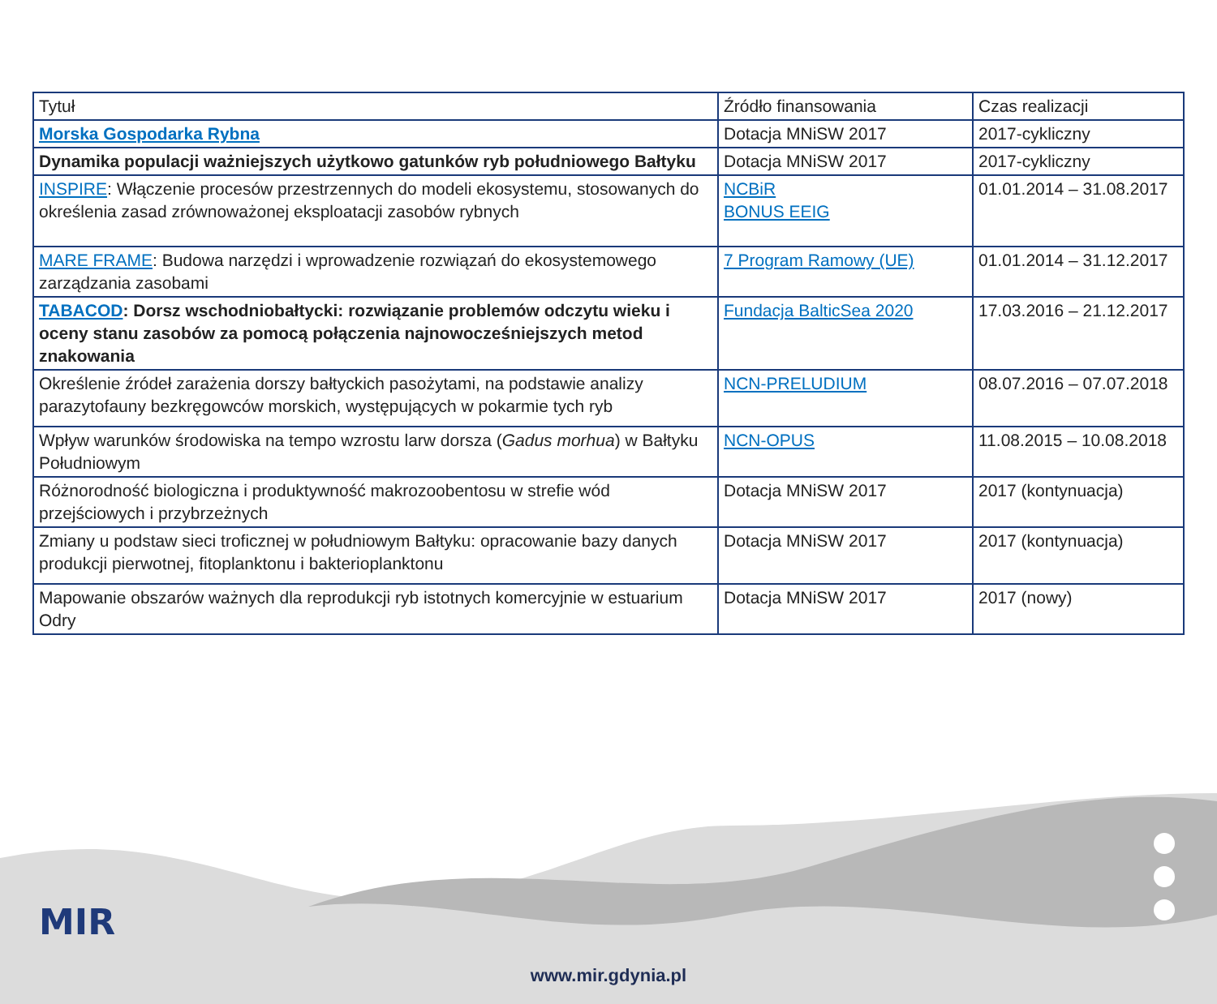| Tytuł | Źródło finansowania | Czas realizacji |
| Morska Gospodarka Rybna | Dotacja MNiSW 2017 | 2017-cykliczny |
| Dynamika populacji ważniejszych użytkowo gatunków ryb południowego Bałtyku | Dotacja MNiSW 2017 | 2017-cykliczny |
| INSPIRE : Włączenie procesów przestrzennych do modeli ekosystemu, stosowanych do określenia zasad zrównoważonej eksploatacji zasobów rybnych | NCBiR BONUS EEIG | 01.01.2014 – 31.08.2017 |
| MARE FRAME : Budowa narzędzi i wprowadzenie rozwiązań do ekosystemowego zarządzania zasobami | 7 Program Ramowy (UE) | 01.01.2014 – 31.12.2017 |
| TABACOD : Dorsz wschodniobałtycki: rozwiązanie problemów odczytu wieku i oceny stanu zasobów za pomocą połączenia najnowocześniejszych metod znakowania | Fundacja BalticSea 2020 | 17.03.2016 – 21.12.2017 |
| Określenie źródeł zarażenia dorszy bałtyckich pasożytami, na podstawie analizy parazytofauny bezkręgowców morskich, występujących w pokarmie tych ryb | NCN-PRELUDIUM | 08.07.2016 – 07.07.2018 |
| Wpływ warunków środowiska na tempo wzrostu larw dorsza ( Gadus morhua ) w Bałtyku Południowym | NCN-OPUS | 11.08.2015 – 10.08.2018 |
| Różnorodność biologiczna i produktywność makrozoobentosu w strefie wód przejściowych i przybrzeżnych | Dotacja MNiSW 2017 | 2017 (kontynuacja) |
| Zmiany u podstaw sieci troficznej w południowym Bałtyku: opracowanie bazy danych produkcji pierwotnej, fitoplanktonu i bakterioplanktonu | Dotacja MNiSW 2017 | 2017 (kontynuacja) |
| Mapowanie obszarów ważnych dla reprodukcji ryb istotnych komercyjnie w estuarium Odry | Dotacja MNiSW 2017 | 2017 (nowy) |
MIR
www.mir.gdynia.pl